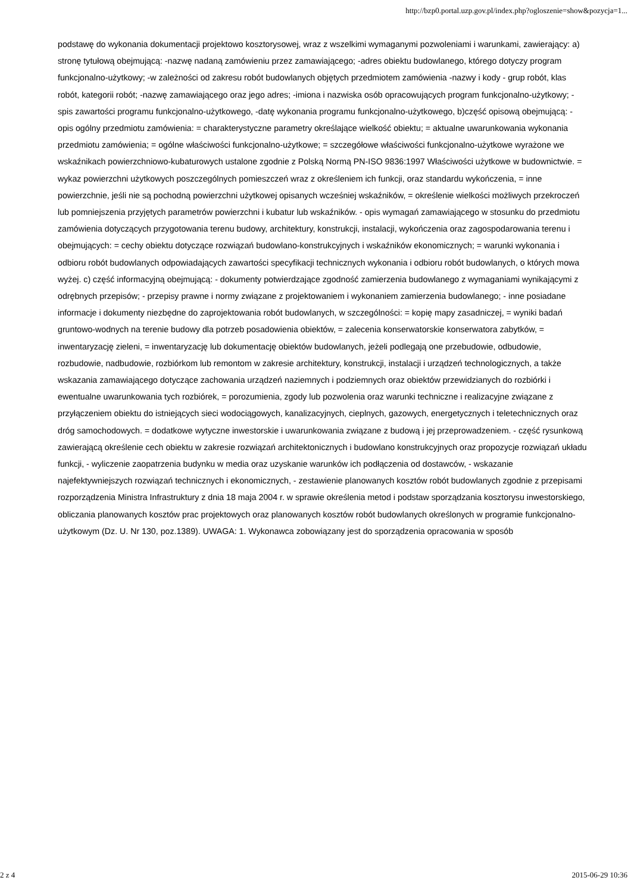http://bzp0.portal.uzp.gov.pl/index.php?ogloszenie=show&pozycja=1...
podstawę do wykonania dokumentacji projektowo kosztorysowej, wraz z wszelkimi wymaganymi pozwoleniami i warunkami, zawierający: a) stronę tytułową obejmującą: -nazwę nadaną zamówieniu przez zamawiającego; -adres obiektu budowlanego, którego dotyczy program funkcjonalno-użytkowy; -w zależności od zakresu robót budowlanych objętych przedmiotem zamówienia -nazwy i kody - grup robót, klas robót, kategorii robót; -nazwę zamawiającego oraz jego adres; -imiona i nazwiska osób opracowujących program funkcjonalno-użytkowy; -spis zawartości programu funkcjonalno-użytkowego, -datę wykonania programu funkcjonalno-użytkowego, b)część opisową obejmującą: -opis ogólny przedmiotu zamówienia: = charakterystyczne parametry określające wielkość obiektu; = aktualne uwarunkowania wykonania przedmiotu zamówienia; = ogólne właściwości funkcjonalno-użytkowe; = szczegółowe właściwości funkcjonalno-użytkowe wyrażone we wskaźnikach powierzchniowo-kubaturowych ustalone zgodnie z Polską Normą PN-ISO 9836:1997 Właściwości użytkowe w budownictwie. = wykaz powierzchni użytkowych poszczególnych pomieszczeń wraz z określeniem ich funkcji, oraz standardu wykończenia, = inne powierzchnie, jeśli nie są pochodną powierzchni użytkowej opisanych wcześniej wskaźników, = określenie wielkości możliwych przekroczeń lub pomniejszenia przyjętych parametrów powierzchni i kubatur lub wskaźników. - opis wymagań zamawiającego w stosunku do przedmiotu zamówienia dotyczących przygotowania terenu budowy, architektury, konstrukcji, instalacji, wykończenia oraz zagospodarowania terenu i obejmujących: = cechy obiektu dotyczące rozwiązań budowlano-konstrukcyjnych i wskaźników ekonomicznych; = warunki wykonania i odbioru robót budowlanych odpowiadających zawartości specyfikacji technicznych wykonania i odbioru robót budowlanych, o których mowa wyżej. c) część informacyjną obejmującą: - dokumenty potwierdzające zgodność zamierzenia budowlanego z wymaganiami wynikającymi z odrębnych przepisów; - przepisy prawne i normy związane z projektowaniem i wykonaniem zamierzenia budowlanego; - inne posiadane informacje i dokumenty niezbędne do zaprojektowania robót budowlanych, w szczególności: = kopię mapy zasadniczej, = wyniki badań gruntowo-wodnych na terenie budowy dla potrzeb posadowienia obiektów, = zalecenia konserwatorskie konserwatora zabytków, = inwentaryzację zieleni, = inwentaryzację lub dokumentację obiektów budowlanych, jeżeli podlegają one przebudowie, odbudowie, rozbudowie, nadbudowie, rozbiórkom lub remontom w zakresie architektury, konstrukcji, instalacji i urządzeń technologicznych, a także wskazania zamawiającego dotyczące zachowania urządzeń naziemnych i podziemnych oraz obiektów przewidzianych do rozbiórki i ewentualne uwarunkowania tych rozbiórek, = porozumienia, zgody lub pozwolenia oraz warunki techniczne i realizacyjne związane z przyłączeniem obiektu do istniejących sieci wodociągowych, kanalizacyjnych, cieplnych, gazowych, energetycznych i teletechnicznych oraz dróg samochodowych. = dodatkowe wytyczne inwestorskie i uwarunkowania związane z budową i jej przeprowadzeniem. - część rysunkową zawierającą określenie cech obiektu w zakresie rozwiązań architektonicznych i budowlano konstrukcyjnych oraz propozycje rozwiązań układu funkcji, - wyliczenie zaopatrzenia budynku w media oraz uzyskanie warunków ich podłączenia od dostawców, - wskazanie najefektywniejszych rozwiązań technicznych i ekonomicznych, - zestawienie planowanych kosztów robót budowlanych zgodnie z przepisami rozporządzenia Ministra Infrastruktury z dnia 18 maja 2004 r. w sprawie określenia metod i podstaw sporządzania kosztorysu inwestorskiego, obliczania planowanych kosztów prac projektowych oraz planowanych kosztów robót budowlanych określonych w programie funkcjonalno-użytkowym (Dz. U. Nr 130, poz.1389). UWAGA: 1. Wykonawca zobowiązany jest do sporządzenia opracowania w sposób
2 z 4 2015-06-29 10:36